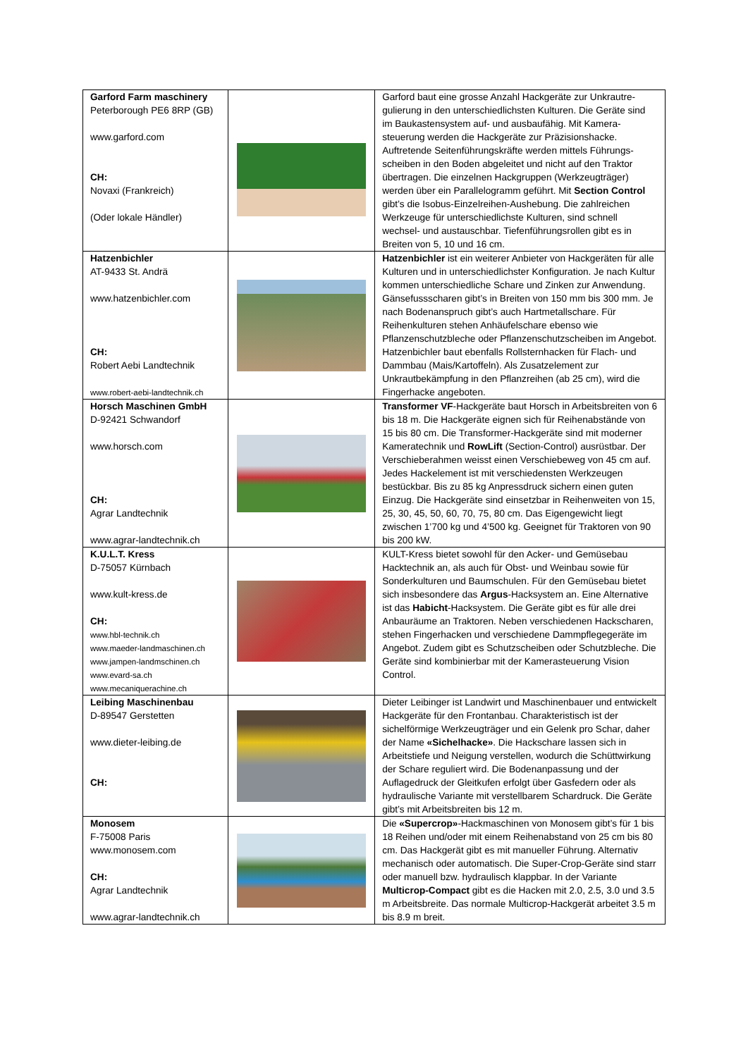| Garford Farm maschinery Peterborough PE6 8RP (GB) www.garford.com CH: Novaxi (Frankreich) (Oder lokale Händler) | | Garford baut eine grosse Anzahl Hackgeräte zur Unkrautre­gulierung in den unterschiedlichsten Kulturen. Die Geräte sind im Baukastensystem auf- und ausbaufähig. Mit Kamera­steuerung werden die Hackgeräte zur Präzisionshacke. Auftretende Seitenführungskräfte werden mittels Führungs­scheiben in den Boden abgeleitet und nicht auf den Traktor übertragen. Die einzelnen Hackgruppen (Werkzeugträger) werden über ein Parallelogramm geführt. Mit Section Control gibt’s die Isobus-Einzelreihen-Aushebung. Die zahl­reichen Werkzeuge für unterschiedlichste Kulturen, sind schnell wechsel- und austauschbar. Tiefenführungsrollen gibt es in Breiten von 5, 10 und 16 cm. |
| Hatzenbichler AT-9433 St. Andrä www.hatzenbichler.com CH: Robert Aebi Landtechnik www.robert-aebi-landtechnik.ch | | Hatzenbichler ist ein weiterer Anbieter von Hackgeräten für alle Kulturen und in unterschiedlichster Konfiguration. Je nach Kultur kommen unterschiedliche Schare und Zinken zur Anwendung. Gänsefussscharen gibt’s in Breiten von 150 mm bis 300 mm. Je nach Bodenanspruch gibt’s auch Hartmetall­schare. Für Reihenkulturen stehen Anhäufelschare ebenso wie Pflanzenschutzbleche oder Pflanzenschutzscheiben im Angebot. Hatzenbichler baut ebenfalls Rollsternhacken für Flach- und Dammbau (Mais/Kartoffeln). Als Zusatzelement zur Unkrautbekämpfung in den Pflanzreihen (ab 25 cm), wird die Fingerhacke angeboten. |
| Horsch Maschinen GmbH D-92421 Schwandorf www.horsch.com CH: Agrar Landtechnik www.agrar-landtechnik.ch | | Transformer VF -Hackgeräte baut Horsch in Arbeitsbreiten von 6 bis 18 m. Die Hackgeräte eignen sich für Reihenab­stände von 15 bis 80 cm. Die Transformer-Hackgeräte sind mit moderner Kameratechnik und RowLift (Section-Control) ausrüstbar. Der Verschieberahmen weisst einen Verschiebe­weg von 45 cm auf. Jedes Hackelement ist mit verschiedens­ten Werkzeugen bestückbar. Bis zu 85 kg Anpressdruck sichern einen guten Einzug. Die Hackgeräte sind einsetzbar in Reihenweiten von 15, 25, 30, 45, 50, 60, 70, 75, 80 cm. Das Eigengewicht liegt zwischen 1’700 kg und 4’500 kg. Geeignet für Traktoren von 90 bis 200 kW. |
| K.U.L.T. Kress D-75057 Kürnbach www.kult-kress.de CH: www.hbl-technik.ch www.maeder-landmaschinen.ch www.jampen-landmschinen.ch www.evard-sa.ch www.mecaniquerachine.ch | | KULT-Kress bietet sowohl für den Acker- und Gemüsebau Hacktechnik an, als auch für Obst- und Weinbau sowie für Sonderkulturen und Baumschulen. Für den Gemüsebau bietet sich insbesondere das Argus -Hacksystem an. Eine Alternative ist das Habicht -Hacksystem. Die Geräte gibt es für alle drei Anbauräume an Traktoren. Neben verschiedenen Hackscharen, stehen Fingerhacken und verschiedene Dammpflegegeräte im Angebot. Zudem gibt es Schutzschei­ben oder Schutzbleche. Die Geräte sind kombinierbar mit der Kamerasteuerung Vision Control. |
| Leibing Maschinenbau D-89547 Gerstetten www.dieter-leibing.de CH: | | Dieter Leibinger ist Landwirt und Maschinenbauer und entwi­ckelt Hackgeräte für den Frontanbau. Charakteristisch ist der sichelförmige Werkzeugträger und ein Gelenk pro Schar, daher der Name «Sichelhacke» . Die Hackschare lassen sich in Arbeitstiefe und Neigung verstellen, wodurch die Schüttwir­kung der Schare reguliert wird. Die Bodenanpassung und der Auflagedruck der Gleitkufen erfolgt über Gasfedern oder als hydraulische Variante mit verstellbarem Schardruck. Die Geräte gibt’s mit Arbeitsbreiten bis 12 m. |
| Monosem F-75008 Paris www.monosem.com CH: Agrar Landtechnik www.agrar-landtechnik.ch | | Die «Supercrop» -Hackmaschinen von Monosem gibt’s für 1 bis 18 Reihen und/oder mit einem Reihenabstand von 25 cm bis 80 cm. Das Hackgerät gibt es mit manueller Führung. Alternativ mechanisch oder automatisch. Die Super-Crop-Geräte sind starr oder manuell bzw. hydraulisch klappbar. In der Variante Multicrop-Compact gibt es die Hacken mit 2.0, 2.5, 3.0 und 3.5 m Arbeitsbreite. Das normale Multicrop-Hackgerät arbeitet 3.5 m bis 8.9 m breit. |